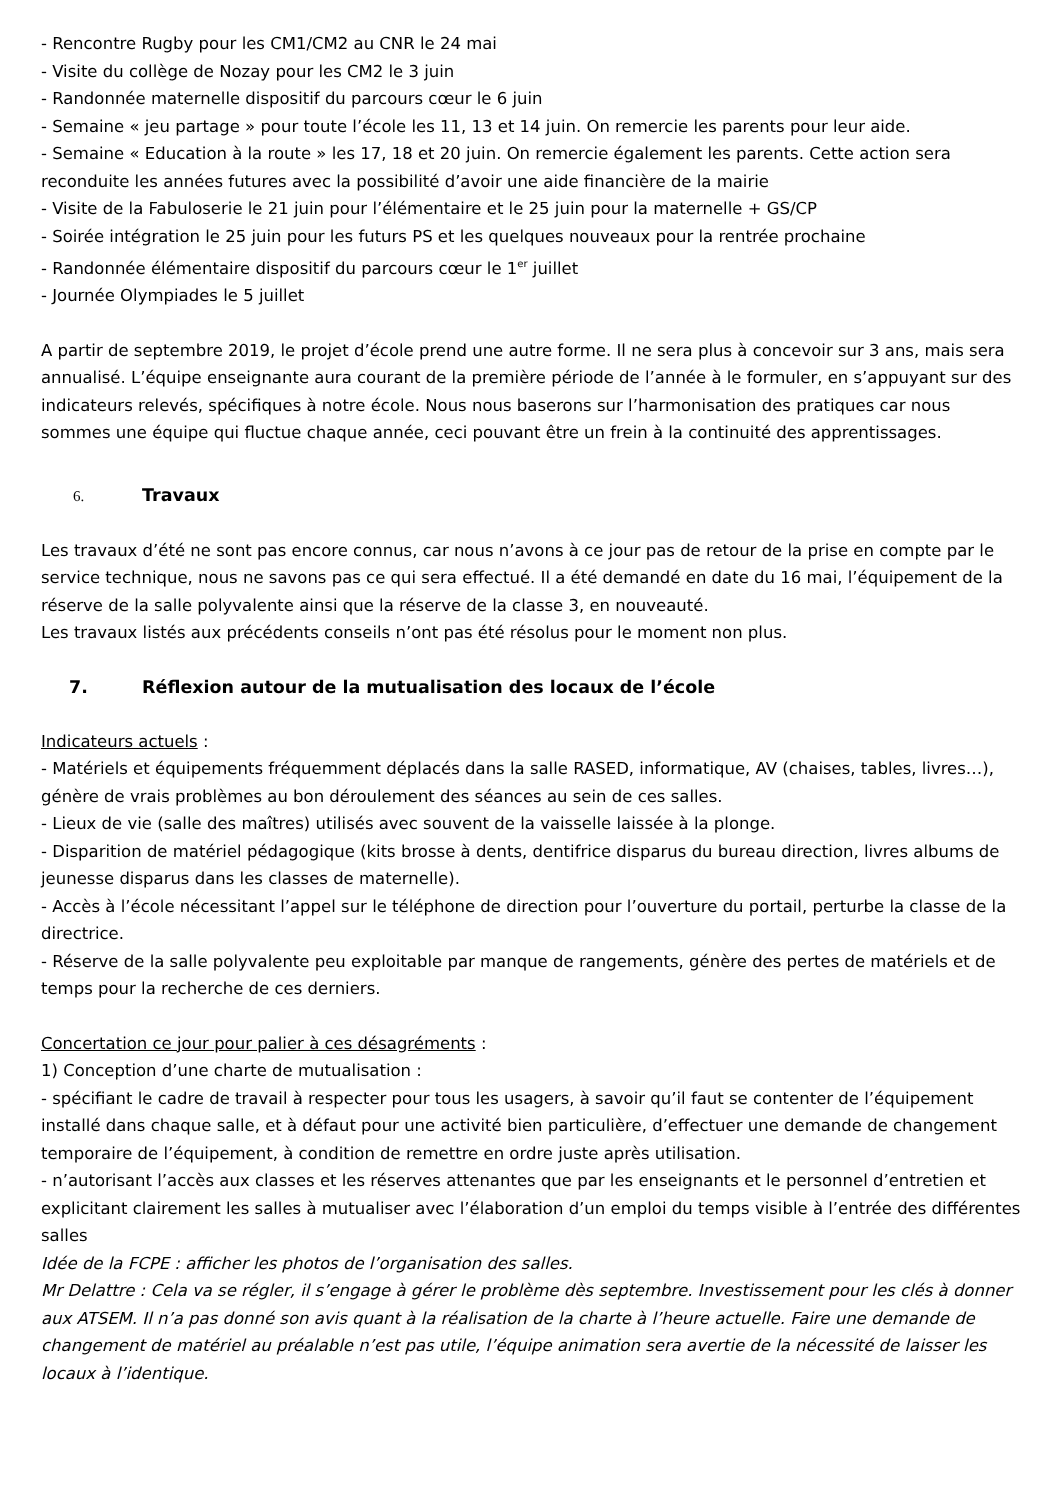- Rencontre Rugby pour les CM1/CM2 au CNR le 24 mai
- Visite du collège de Nozay pour les CM2 le 3 juin
- Randonnée maternelle dispositif du parcours cœur le 6 juin
- Semaine « jeu partage » pour toute l’école les 11, 13 et 14 juin. On remercie les parents pour leur aide.
- Semaine « Education à la route » les 17, 18 et 20 juin. On remercie également les parents. Cette action sera reconduite les années futures avec la possibilité d’avoir une aide financière de la mairie
- Visite de la Fabuloserie le 21 juin pour l’élémentaire et le 25 juin pour la maternelle + GS/CP
- Soirée intégration le 25 juin pour les futurs PS et les quelques nouveaux pour la rentrée prochaine
- Randonnée élémentaire dispositif du parcours cœur le 1<sup>er</sup> juillet
- Journée Olympiades le 5 juillet
A partir de septembre 2019, le projet d’école prend une autre forme. Il ne sera plus à concevoir sur 3 ans, mais sera annualisé. L’équipe enseignante aura courant de la première période de l’année à le formuler, en s’appuyant sur des indicateurs relevés, spécifiques à notre école. Nous nous baserons sur l’harmonisation des pratiques car nous sommes une équipe qui fluctue chaque année, ceci pouvant être un frein à la continuité des apprentissages.
6. Travaux
Les travaux d’été ne sont pas encore connus, car nous n’avons à ce jour pas de retour de la prise en compte par le service technique, nous ne savons pas ce qui sera effectué. Il a été demandé en date du 16 mai, l’équipement de la réserve de la salle polyvalente ainsi que la réserve de la classe 3, en nouveauté.
Les travaux listés aux précédents conseils n’ont pas été résolus pour le moment non plus.
7. Réflexion autour de la mutualisation des locaux de l’école
Indicateurs actuels :
- Matériels et équipements fréquemment déplacés dans la salle RASED, informatique, AV (chaises, tables, livres…), génère de vrais problèmes au bon déroulement des séances au sein de ces salles.
- Lieux de vie (salle des maîtres) utilisés avec souvent de la vaisselle laissée à la plonge.
- Disparition de matériel pédagogique (kits brosse à dents, dentifrice disparus du bureau direction, livres albums de jeunesse disparus dans les classes de maternelle).
- Accès à l’école nécessitant l’appel sur le téléphone de direction pour l’ouverture du portail, perturbe la classe de la directrice.
- Réserve de la salle polyvalente peu exploitable par manque de rangements, génère des pertes de matériels et de temps pour la recherche de ces derniers.
Concertation ce jour pour palier à ces désagréments :
1) Conception d’une charte de mutualisation :
- spécifiant le cadre de travail à respecter pour tous les usagers, à savoir qu’il faut se contenter de l’équipement installé dans chaque salle, et à défaut pour une activité bien particulière, d’effectuer une demande de changement temporaire de l’équipement, à condition de remettre en ordre juste après utilisation.
- n’autorisant l’accès aux classes et les réserves attenantes que par les enseignants et le personnel d’entretien et explicitant clairement les salles à mutualiser avec l’élaboration d’un emploi du temps visible à l’entrée des différentes salles
Idée de la FCPE : afficher les photos de l’organisation des salles.
Mr Delattre : Cela va se régler, il s’engage à gérer le problème dès septembre. Investissement pour les clés à donner aux ATSEM. Il n’a pas donné son avis quant à la réalisation de la charte à l’heure actuelle. Faire une demande de changement de matériel au préalable n’est pas utile, l’équipe animation sera avertie de la nécessité de laisser les locaux à l’identique.